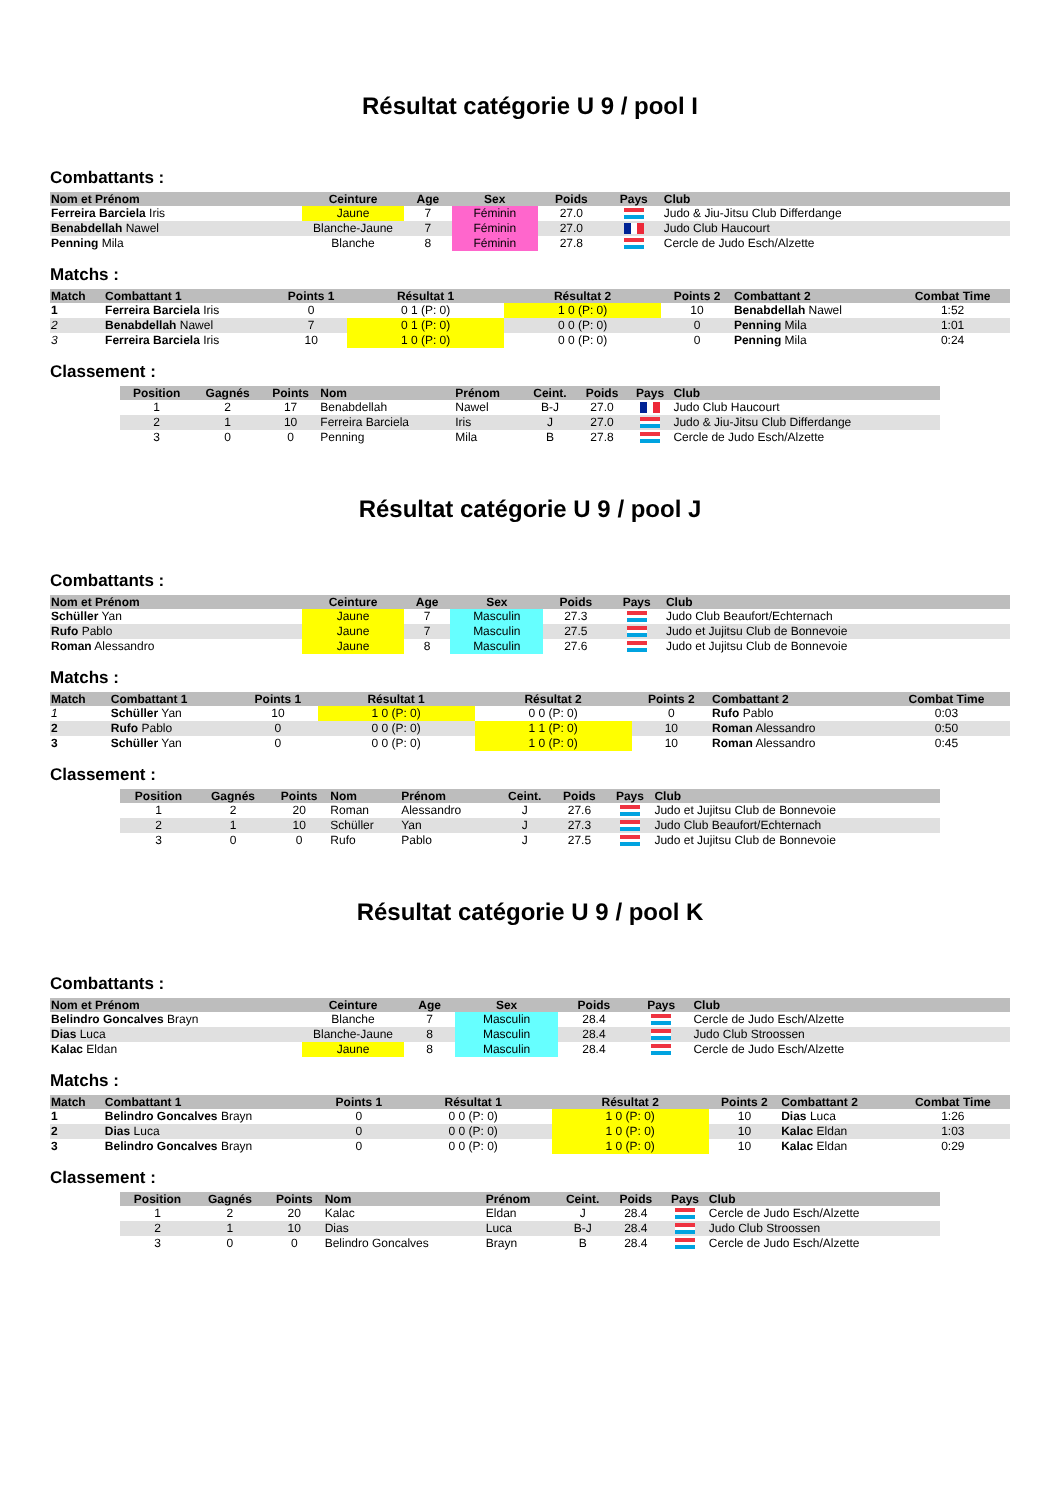Résultat catégorie U 9 / pool I
Combattants :
| Nom et Prénom | Ceinture | Age | Sex | Poids | Pays | Club |
| --- | --- | --- | --- | --- | --- | --- |
| Ferreira Barciela Iris | Jaune | 7 | Féminin | 27.0 | | Judo & Jiu-Jitsu Club Differdange |
| Benabdellah Nawel | Blanche-Jaune | 7 | Féminin | 27.0 | | Judo Club Haucourt |
| Penning Mila | Blanche | 8 | Féminin | 27.8 | | Cercle de Judo Esch/Alzette |
Matchs :
| Match | Combattant 1 | Points 1 | Résultat 1 | Résultat 2 | Points 2 | Combattant 2 | Combat Time |
| --- | --- | --- | --- | --- | --- | --- | --- |
| 1 | Ferreira Barciela Iris | 0 | 0 1 (P: 0) | 1 0 (P: 0) | 10 | Benabdellah Nawel | 1:52 |
| 2 | Benabdellah Nawel | 7 | 0 1 (P: 0) | 0 0 (P: 0) | 0 | Penning Mila | 1:01 |
| 3 | Ferreira Barciela Iris | 10 | 1 0 (P: 0) | 0 0 (P: 0) | 0 | Penning Mila | 0:24 |
Classement :
| Position | Gagnés | Points | Nom | Prénom | Ceint. | Poids | Pays | Club |
| --- | --- | --- | --- | --- | --- | --- | --- | --- |
| 1 | 2 | 17 | Benabdellah | Nawel | B-J | 27.0 | | Judo Club Haucourt |
| 2 | 1 | 10 | Ferreira Barciela | Iris | J | 27.0 | | Judo & Jiu-Jitsu Club Differdange |
| 3 | 0 | 0 | Penning | Mila | B | 27.8 | | Cercle de Judo Esch/Alzette |
Résultat catégorie U 9 / pool J
Combattants :
| Nom et Prénom | Ceinture | Age | Sex | Poids | Pays | Club |
| --- | --- | --- | --- | --- | --- | --- |
| Schüller Yan | Jaune | 7 | Masculin | 27.3 | | Judo Club Beaufort/Echternach |
| Rufo Pablo | Jaune | 7 | Masculin | 27.5 | | Judo et Jujitsu Club de Bonnevoie |
| Roman Alessandro | Jaune | 8 | Masculin | 27.6 | | Judo et Jujitsu Club de Bonnevoie |
Matchs :
| Match | Combattant 1 | Points 1 | Résultat 1 | Résultat 2 | Points 2 | Combattant 2 | Combat Time |
| --- | --- | --- | --- | --- | --- | --- | --- |
| 1 | Schüller Yan | 10 | 1 0 (P: 0) | 0 0 (P: 0) | 0 | Rufo Pablo | 0:03 |
| 2 | Rufo Pablo | 0 | 0 0 (P: 0) | 1 1 (P: 0) | 10 | Roman Alessandro | 0:50 |
| 3 | Schüller Yan | 0 | 0 0 (P: 0) | 1 0 (P: 0) | 10 | Roman Alessandro | 0:45 |
Classement :
| Position | Gagnés | Points | Nom | Prénom | Ceint. | Poids | Pays | Club |
| --- | --- | --- | --- | --- | --- | --- | --- | --- |
| 1 | 2 | 20 | Roman | Alessandro | J | 27.6 | | Judo et Jujitsu Club de Bonnevoie |
| 2 | 1 | 10 | Schüller | Yan | J | 27.3 | | Judo Club Beaufort/Echternach |
| 3 | 0 | 0 | Rufo | Pablo | J | 27.5 | | Judo et Jujitsu Club de Bonnevoie |
Résultat catégorie U 9 / pool K
Combattants :
| Nom et Prénom | Ceinture | Age | Sex | Poids | Pays | Club |
| --- | --- | --- | --- | --- | --- | --- |
| Belindro Goncalves Brayn | Blanche | 7 | Masculin | 28.4 | | Cercle de Judo Esch/Alzette |
| Dias Luca | Blanche-Jaune | 8 | Masculin | 28.4 | | Judo Club Stroossen |
| Kalac Eldan | Jaune | 8 | Masculin | 28.4 | | Cercle de Judo Esch/Alzette |
Matchs :
| Match | Combattant 1 | Points 1 | Résultat 1 | Résultat 2 | Points 2 | Combattant 2 | Combat Time |
| --- | --- | --- | --- | --- | --- | --- | --- |
| 1 | Belindro Goncalves Brayn | 0 | 0 0 (P: 0) | 1 0 (P: 0) | 10 | Dias Luca | 1:26 |
| 2 | Dias Luca | 0 | 0 0 (P: 0) | 1 0 (P: 0) | 10 | Kalac Eldan | 1:03 |
| 3 | Belindro Goncalves Brayn | 0 | 0 0 (P: 0) | 1 0 (P: 0) | 10 | Kalac Eldan | 0:29 |
Classement :
| Position | Gagnés | Points | Nom | Prénom | Ceint. | Poids | Pays | Club |
| --- | --- | --- | --- | --- | --- | --- | --- | --- |
| 1 | 2 | 20 | Kalac | Eldan | J | 28.4 | | Cercle de Judo Esch/Alzette |
| 2 | 1 | 10 | Dias | Luca | B-J | 28.4 | | Judo Club Stroossen |
| 3 | 0 | 0 | Belindro Goncalves | Brayn | B | 28.4 | | Cercle de Judo Esch/Alzette |